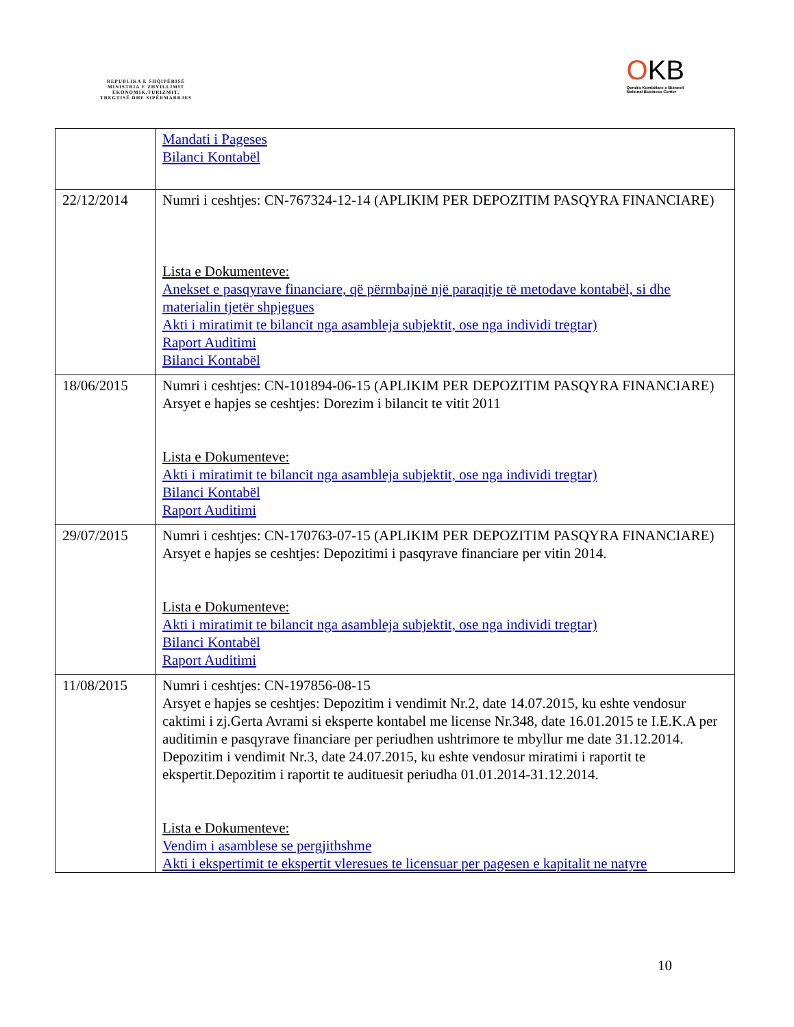REPUBLIKA E SHQIPËRISË
MINISTRIA E ZHVILLIMIT
EKONOMIK,TURIZMIT,
TREGTISË DHE SIPËRMARRJES
OKB
Qendra Kombëtare e Biznesit
National Business Center
| | Mandati i Pageses Bilanci Kontabël |
| 22/12/2014 | Numri i ceshtjes: CN-767324-12-14 (APLIKIM PER DEPOZITIM PASQYRA FINANCIARE) Lista e Dokumenteve: Anekset e pasqyrave financiare, që përmbajnë një paraqitje të metodave kontabël, si dhe materialin tjetër shpjegues Akti i miratimit te bilancit nga asambleja subjektit, ose nga individi tregtar) Raport Auditimi Bilanci Kontabël |
| 18/06/2015 | Numri i ceshtjes: CN-101894-06-15 (APLIKIM PER DEPOZITIM PASQYRA FINANCIARE) Arsyet e hapjes se ceshtjes: Dorezim i bilancit te vitit 2011 Lista e Dokumenteve: Akti i miratimit te bilancit nga asambleja subjektit, ose nga individi tregtar) Bilanci Kontabël Raport Auditimi |
| 29/07/2015 | Numri i ceshtjes: CN-170763-07-15 (APLIKIM PER DEPOZITIM PASQYRA FINANCIARE) Arsyet e hapjes se ceshtjes: Depozitimi i pasqyrave financiare per vitin 2014. Lista e Dokumenteve: Akti i miratimit te bilancit nga asambleja subjektit, ose nga individi tregtar) Bilanci Kontabël Raport Auditimi |
| 11/08/2015 | Numri i ceshtjes: CN-197856-08-15 Arsyet e hapjes se ceshtjes: Depozitim i vendimit Nr.2, date 14.07.2015, ku eshte vendosur caktimi i zj.Gerta Avrami si eksperte kontabel me license Nr.348, date 16.01.2015 te I.E.K.A per auditimin e pasqyrave financiare per periudhen ushtrimore te mbyllur me date 31.12.2014. Depozitim i vendimit Nr.3, date 24.07.2015, ku eshte vendosur miratimi i raportit te ekspertit.Depozitim i raportit te audituesit periudha 01.01.2014-31.12.2014. Lista e Dokumenteve: Vendim i asamblese se pergjithshme Akti i ekspertimit te ekspertit vleresues te licensuar per pagesen e kapitalit ne natyre |
10